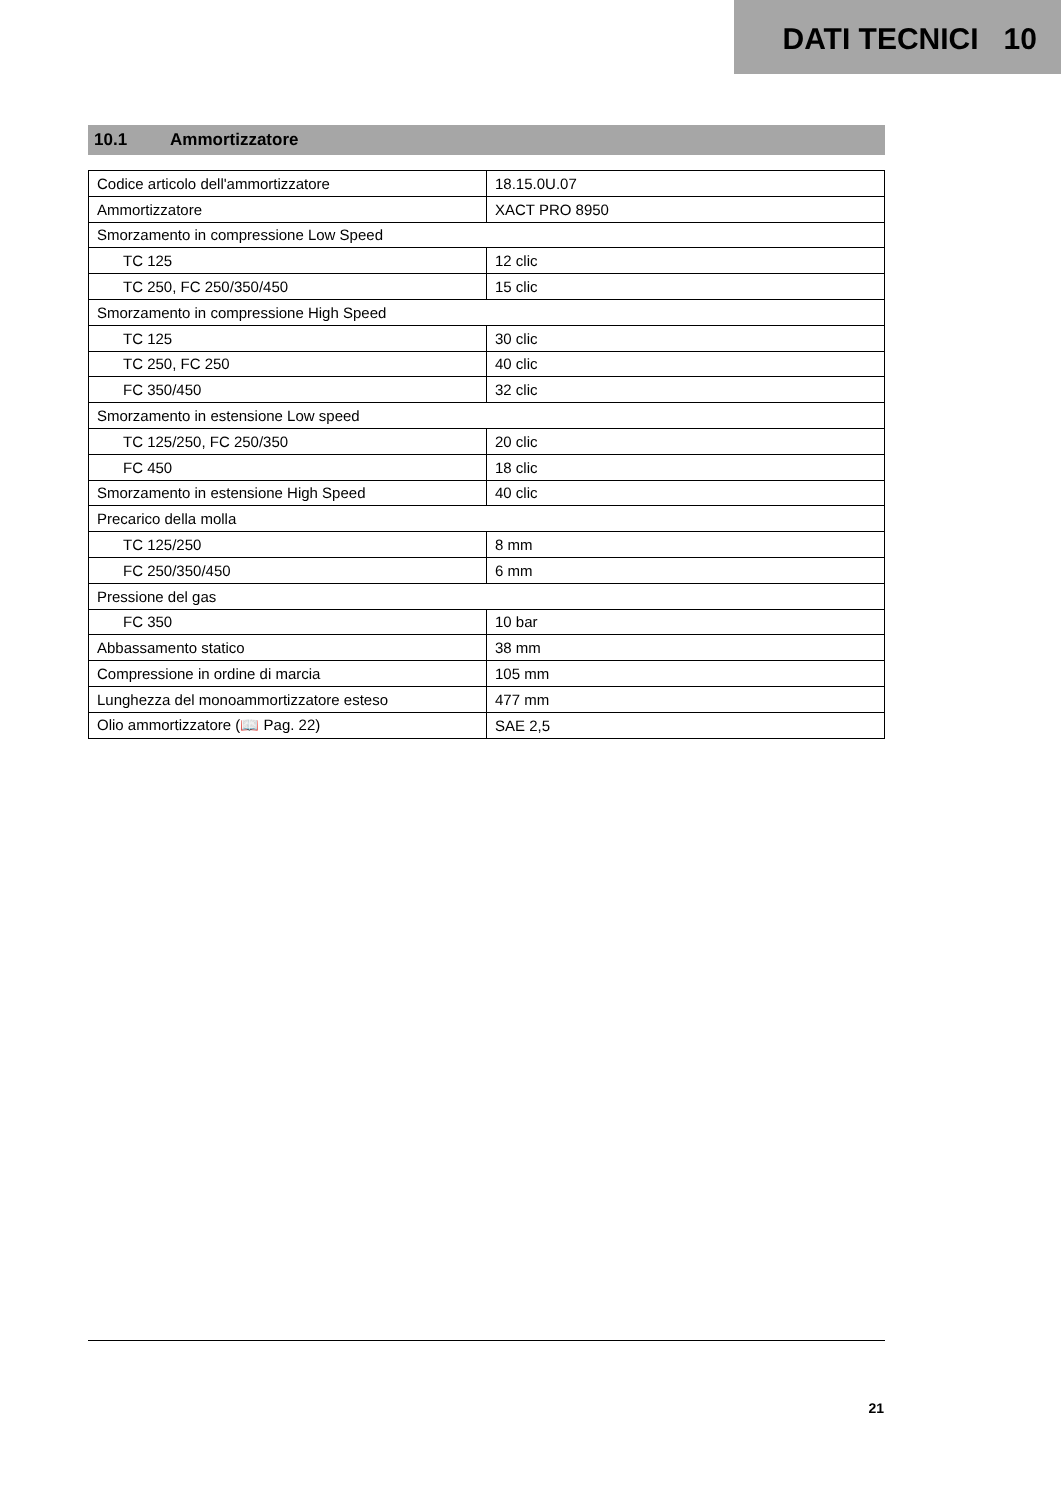DATI TECNICI 10
10.1 Ammortizzatore
| Codice articolo dell'ammortizzatore | 18.15.0U.07 |
| Ammortizzatore | XACT PRO 8950 |
| Smorzamento in compressione Low Speed | |
| TC 125 | 12 clic |
| TC 250, FC 250/350/450 | 15 clic |
| Smorzamento in compressione High Speed | |
| TC 125 | 30 clic |
| TC 250, FC 250 | 40 clic |
| FC 350/450 | 32 clic |
| Smorzamento in estensione Low speed | |
| TC 125/250, FC 250/350 | 20 clic |
| FC 450 | 18 clic |
| Smorzamento in estensione High Speed | 40 clic |
| Precarico della molla | |
| TC 125/250 | 8 mm |
| FC 250/350/450 | 6 mm |
| Pressione del gas | |
| FC 350 | 10 bar |
| Abbassamento statico | 38 mm |
| Compressione in ordine di marcia | 105 mm |
| Lunghezza del monoammortizzatore esteso | 477 mm |
| Olio ammortizzatore (📖 Pag. 22) | SAE 2,5 |
21